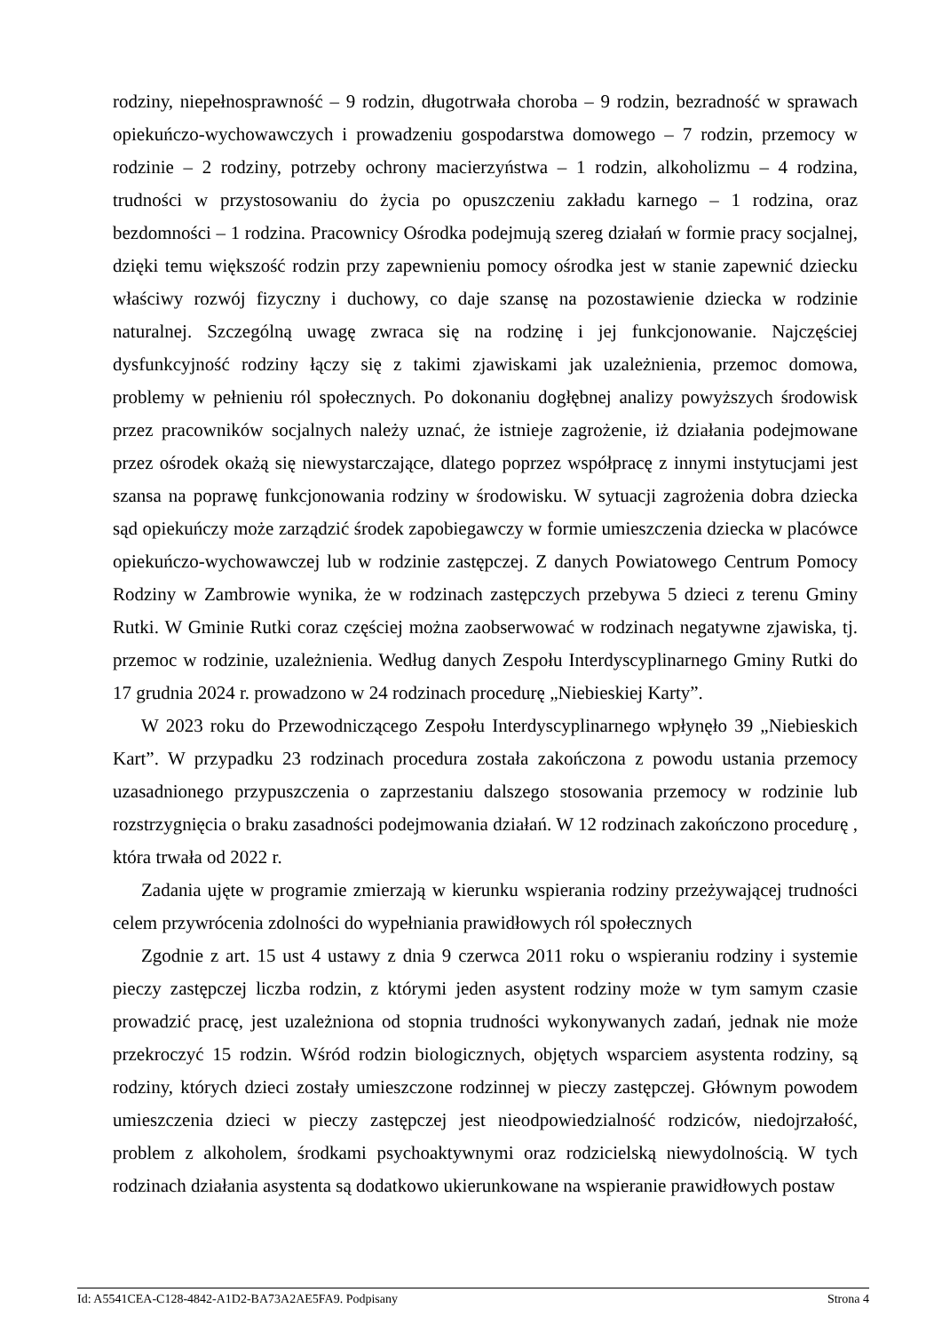rodziny, niepełnosprawność – 9 rodzin, długotrwała choroba – 9 rodzin, bezradność w sprawach opiekuńczo-wychowawczych i prowadzeniu gospodarstwa domowego – 7 rodzin, przemocy w rodzinie – 2 rodziny, potrzeby ochrony macierzyństwa – 1 rodzin, alkoholizmu – 4 rodzina, trudności w przystosowaniu do życia po opuszczeniu zakładu karnego – 1 rodzina, oraz bezdomności – 1 rodzina. Pracownicy Ośrodka podejmują szereg działań w formie pracy socjalnej, dzięki temu większość rodzin przy zapewnieniu pomocy ośrodka jest w stanie zapewnić dziecku właściwy rozwój fizyczny i duchowy, co daje szansę na pozostawienie dziecka w rodzinie naturalnej. Szczególną uwagę zwraca się na rodzinę i jej funkcjonowanie. Najczęściej dysfunkcyjność rodziny łączy się z takimi zjawiskami jak uzależnienia, przemoc domowa, problemy w pełnieniu ról społecznych. Po dokonaniu dogłębnej analizy powyższych środowisk przez pracowników socjalnych należy uznać, że istnieje zagrożenie, iż działania podejmowane przez ośrodek okażą się niewystarczające, dlatego poprzez współpracę z innymi instytucjami jest szansa na poprawę funkcjonowania rodziny w środowisku. W sytuacji zagrożenia dobra dziecka sąd opiekuńczy może zarządzić środek zapobiegawczy w formie umieszczenia dziecka w placówce opiekuńczo-wychowawczej lub w rodzinie zastępczej. Z danych Powiatowego Centrum Pomocy Rodziny w Zambrowie wynika, że w rodzinach zastępczych przebywa 5 dzieci z terenu Gminy Rutki. W Gminie Rutki coraz częściej można zaobserwować w rodzinach negatywne zjawiska, tj. przemoc w rodzinie, uzależnienia. Według danych Zespołu Interdyscyplinarnego Gminy Rutki do 17 grudnia 2024 r. prowadzono w 24 rodzinach procedurę „Niebieskiej Karty”.
W 2023 roku do Przewodniczącego Zespołu Interdyscyplinarnego wpłynęło 39 „Niebieskich Kart”. W przypadku 23 rodzinach procedura została zakończona z powodu ustania przemocy uzasadnionego przypuszczenia o zaprzestaniu dalszego stosowania przemocy w rodzinie lub rozstrzygnięcia o braku zasadności podejmowania działań. W 12 rodzinach zakończono procedurę , która trwała od 2022 r.
Zadania ujęte w programie zmierzają w kierunku wspierania rodziny przeżywającej trudności celem przywrócenia zdolności do wypełniania prawidłowych ról społecznych
Zgodnie z art. 15 ust 4 ustawy z dnia 9 czerwca 2011 roku o wspieraniu rodziny i systemie pieczy zastępczej liczba rodzin, z którymi jeden asystent rodziny może w tym samym czasie prowadzić pracę, jest uzależniona od stopnia trudności wykonywanych zadań, jednak nie może przekroczyć 15 rodzin. Wśród rodzin biologicznych, objętych wsparciem asystenta rodziny, są rodziny, których dzieci zostały umieszczone rodzinnej w pieczy zastępczej. Głównym powodem umieszczenia dzieci w pieczy zastępczej jest nieodpowiedzialność rodziców, niedojrzałość, problem z alkoholem, środkami psychoaktywnymi oraz rodzicielską niewydolnością. W tych rodzinach działania asystenta są dodatkowo ukierunkowane na wspieranie prawidłowych postaw
Id: A5541CEA-C128-4842-A1D2-BA73A2AE5FA9. Podpisany Strona 4